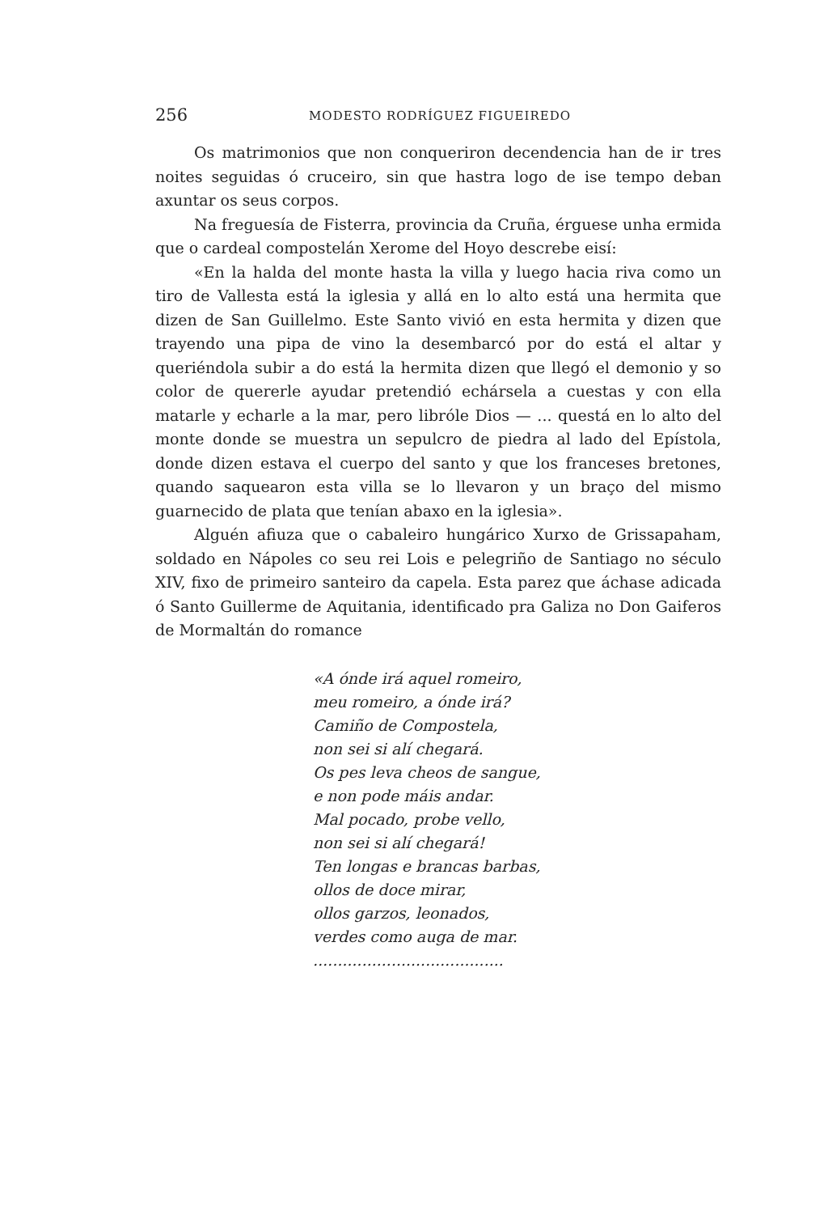256 MODESTO RODRÍGUEZ FIGUEIREDO
Os matrimonios que non conqueriron decendencia han de ir tres noites seguidas ó cruceiro, sin que hastra logo de ise tempo deban axuntar os seus corpos.
Na freguesía de Fisterra, provincia da Cruña, érguese unha ermida que o cardeal compostelán Xerome del Hoyo descrebe eisí:
«En la halda del monte hasta la villa y luego hacia riva como un tiro de Vallesta está la iglesia y allá en lo alto está una hermita que dizen de San Guillelmo. Este Santo vivió en esta hermita y dizen que trayendo una pipa de vino la desembarcó por do está el altar y queriéndola subir a do está la hermita dizen que llegó el demonio y so color de quererle ayudar pretendió echársela a cuestas y con ella matarle y echarle a la mar, pero libróle Dios — ... questá en lo alto del monte donde se muestra un sepulcro de piedra al lado del Epístola, donde dizen estava el cuerpo del santo y que los franceses bretones, quando saquearon esta villa se lo llevaron y un braço del mismo guarnecido de plata que tenían abaxo en la iglesia».
Alguén afiuza que o cabaleiro hungárico Xurxo de Grissapaham, soldado en Nápoles co seu rei Lois e pelegriño de Santiago no século XIV, fixo de primeiro santeiro da capela. Esta parez que áchase adicada ó Santo Guillerme de Aquitania, identificado pra Galiza no Don Gaiferos de Mormaltán do romance
«A ónde irá aquel romeiro,
meu romeiro, a ónde irá?
Camiño de Compostela,
non sei si alí chegará.
Os pes leva cheos de sangue,
e non pode máis andar.
Mal pocado, probe vello,
non sei si alí chegará!
Ten longas e brancas barbas,
ollos de doce mirar,
ollos garzos, leonados,
verdes como auga de mar.
.......................................